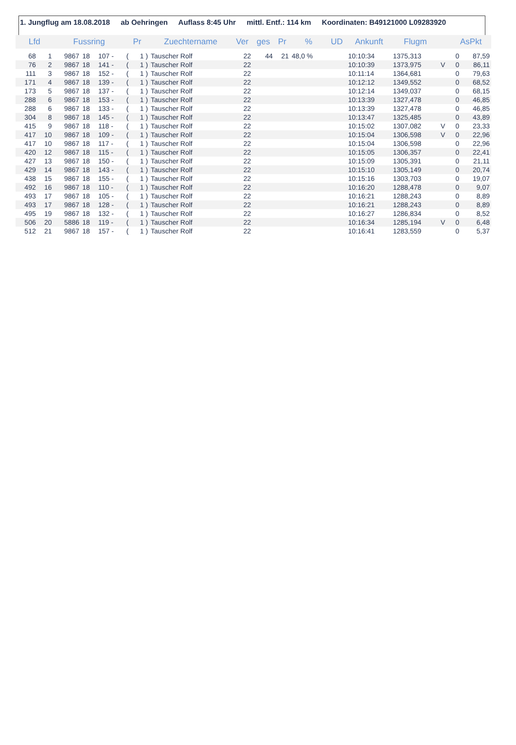1. Jungflug am 18.08.2018 ab Oehringen Auflass 8:45 Uhr mittl. Entf.: 114 km Koordinaten: B49121000 L09283920
| Lfd | | Fussring | | | Pr | | Zuechtername | Ver | ges | Pr | % | UD | Ankunft | Flugm | | AsPkt | |
| --- | --- | --- | --- | --- | --- | --- | --- | --- | --- | --- | --- | --- | --- | --- | --- | --- | --- |
| 68 | 1 | 9867 | 18 | 107 - | ( | 1 ) | Tauscher Rolf | 22 | 44 | 21 | 48,0 % | | 10:10:34 | 1375,313 | | 0 | 87,59 |
| 76 | 2 | 9867 | 18 | 141 - | ( | 1 ) | Tauscher Rolf | 22 | | | | | 10:10:39 | 1373,975 | V | 0 | 86,11 |
| 111 | 3 | 9867 | 18 | 152 - | ( | 1 ) | Tauscher Rolf | 22 | | | | | 10:11:14 | 1364,681 | | 0 | 79,63 |
| 171 | 4 | 9867 | 18 | 139 - | ( | 1 ) | Tauscher Rolf | 22 | | | | | 10:12:12 | 1349,552 | | 0 | 68,52 |
| 173 | 5 | 9867 | 18 | 137 - | ( | 1 ) | Tauscher Rolf | 22 | | | | | 10:12:14 | 1349,037 | | 0 | 68,15 |
| 288 | 6 | 9867 | 18 | 153 - | ( | 1 ) | Tauscher Rolf | 22 | | | | | 10:13:39 | 1327,478 | | 0 | 46,85 |
| 288 | 6 | 9867 | 18 | 133 - | ( | 1 ) | Tauscher Rolf | 22 | | | | | 10:13:39 | 1327,478 | | 0 | 46,85 |
| 304 | 8 | 9867 | 18 | 145 - | ( | 1 ) | Tauscher Rolf | 22 | | | | | 10:13:47 | 1325,485 | | 0 | 43,89 |
| 415 | 9 | 9867 | 18 | 118 - | ( | 1 ) | Tauscher Rolf | 22 | | | | | 10:15:02 | 1307,082 | V | 0 | 23,33 |
| 417 | 10 | 9867 | 18 | 109 - | ( | 1 ) | Tauscher Rolf | 22 | | | | | 10:15:04 | 1306,598 | V | 0 | 22,96 |
| 417 | 10 | 9867 | 18 | 117 - | ( | 1 ) | Tauscher Rolf | 22 | | | | | 10:15:04 | 1306,598 | | 0 | 22,96 |
| 420 | 12 | 9867 | 18 | 115 - | ( | 1 ) | Tauscher Rolf | 22 | | | | | 10:15:05 | 1306,357 | | 0 | 22,41 |
| 427 | 13 | 9867 | 18 | 150 - | ( | 1 ) | Tauscher Rolf | 22 | | | | | 10:15:09 | 1305,391 | | 0 | 21,11 |
| 429 | 14 | 9867 | 18 | 143 - | ( | 1 ) | Tauscher Rolf | 22 | | | | | 10:15:10 | 1305,149 | | 0 | 20,74 |
| 438 | 15 | 9867 | 18 | 155 - | ( | 1 ) | Tauscher Rolf | 22 | | | | | 10:15:16 | 1303,703 | | 0 | 19,07 |
| 492 | 16 | 9867 | 18 | 110 - | ( | 1 ) | Tauscher Rolf | 22 | | | | | 10:16:20 | 1288,478 | | 0 | 9,07 |
| 493 | 17 | 9867 | 18 | 105 - | ( | 1 ) | Tauscher Rolf | 22 | | | | | 10:16:21 | 1288,243 | | 0 | 8,89 |
| 493 | 17 | 9867 | 18 | 128 - | ( | 1 ) | Tauscher Rolf | 22 | | | | | 10:16:21 | 1288,243 | | 0 | 8,89 |
| 495 | 19 | 9867 | 18 | 132 - | ( | 1 ) | Tauscher Rolf | 22 | | | | | 10:16:27 | 1286,834 | | 0 | 8,52 |
| 506 | 20 | 5886 | 18 | 119 - | ( | 1 ) | Tauscher Rolf | 22 | | | | | 10:16:34 | 1285,194 | V | 0 | 6,48 |
| 512 | 21 | 9867 | 18 | 157 - | ( | 1 ) | Tauscher Rolf | 22 | | | | | 10:16:41 | 1283,559 | | 0 | 5,37 |